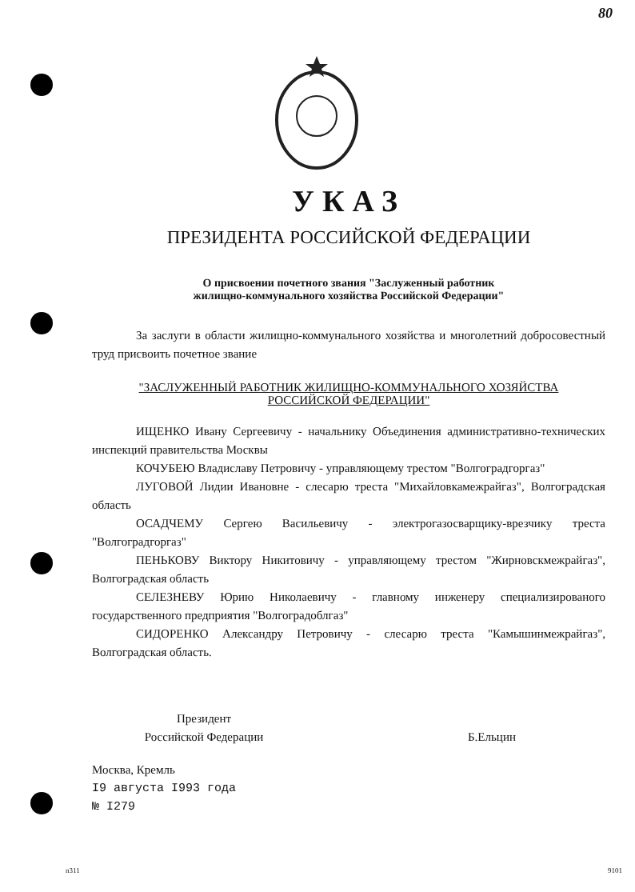80
УКАЗ
ПРЕЗИДЕНТА РОССИЙСКОЙ ФЕДЕРАЦИИ
О присвоении почетного звания "Заслуженный работник
жилищно-коммунального хозяйства Российской Федерации"
За заслуги в области жилищно-коммунального хозяйства и многолетний добросовестный труд присвоить почетное звание
"ЗАСЛУЖЕННЫЙ РАБОТНИК ЖИЛИЩНО-КОММУНАЛЬНОГО ХОЗЯЙСТВА
РОССИЙСКОЙ ФЕДЕРАЦИИ"
ИЩЕНКО Ивану Сергеевичу - начальнику Объединения административно-технических инспекций правительства Москвы
КОЧУБЕЮ Владиславу Петровичу - управляющему трестом "Волгоградгоргаз"
ЛУГОВОЙ Лидии Ивановне - слесарю треста "Михайловкамежрайгаз", Волгоградская область
ОСАДЧЕМУ Сергею Васильевичу - электрогазосварщику-врезчику треста "Волгоградгоргаз"
ПЕНЬКОВУ Виктору Никитовичу - управляющему трестом "Жирновскмежрайгаз", Волгоградская область
СЕЛЕЗНЕВУ Юрию Николаевичу - главному инженеру специализированого государственного предприятия "Волгоградоблгаз"
СИДОРЕНКО Александру Петровичу - слесарю треста "Камышинмежрайгаз", Волгоградская область.
Президент
Российской Федерации
Б.Ельцин
Москва, Кремль
I9 августа I993 года
№ I279
n311 9101